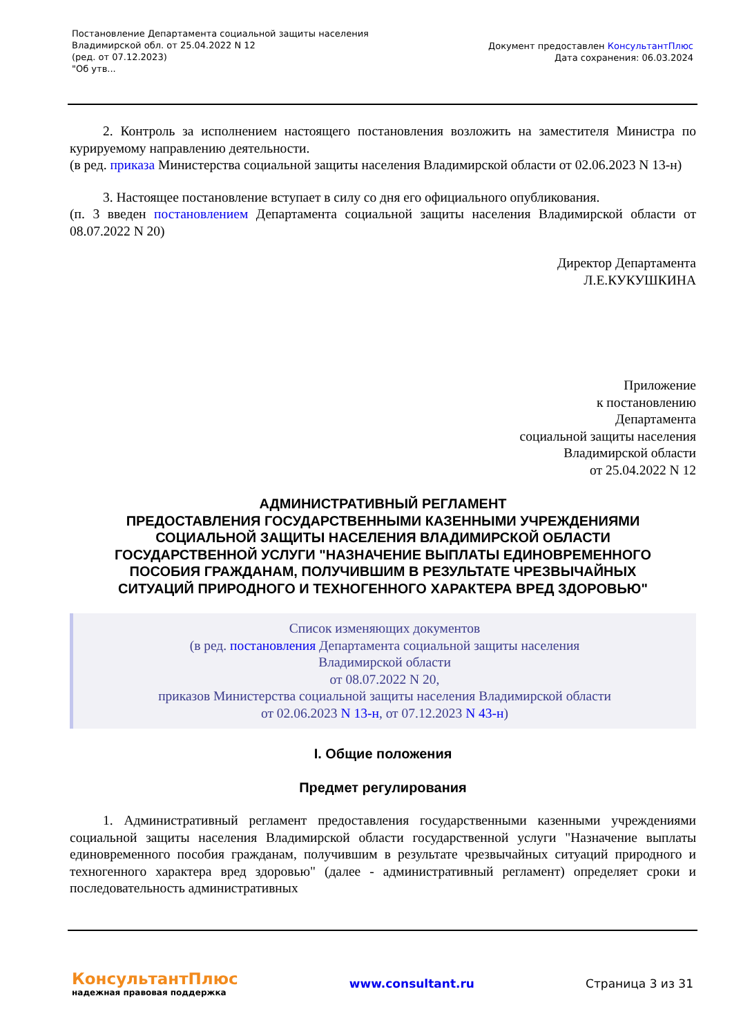Постановление Департамента социальной защиты населения
Владимирской обл. от 25.04.2022 N 12
(ред. от 07.12.2023)
"Об утв...
Документ предоставлен КонсультантПлюс
Дата сохранения: 06.03.2024
2. Контроль за исполнением настоящего постановления возложить на заместителя Министра по курируемому направлению деятельности.
(в ред. приказа Министерства социальной защиты населения Владимирской области от 02.06.2023 N 13-н)
3. Настоящее постановление вступает в силу со дня его официального опубликования.
(п. 3 введен постановлением Департамента социальной защиты населения Владимирской области от 08.07.2022 N 20)
Директор Департамента
Л.Е.КУКУШКИНА
Приложение
к постановлению
Департамента
социальной защиты населения
Владимирской области
от 25.04.2022 N 12
АДМИНИСТРАТИВНЫЙ РЕГЛАМЕНТ
ПРЕДОСТАВЛЕНИЯ ГОСУДАРСТВЕННЫМИ КАЗЕННЫМИ УЧРЕЖДЕНИЯМИ
СОЦИАЛЬНОЙ ЗАЩИТЫ НАСЕЛЕНИЯ ВЛАДИМИРСКОЙ ОБЛАСТИ
ГОСУДАРСТВЕННОЙ УСЛУГИ "НАЗНАЧЕНИЕ ВЫПЛАТЫ ЕДИНОВРЕМЕННОГО
ПОСОБИЯ ГРАЖДАНАМ, ПОЛУЧИВШИМ В РЕЗУЛЬТАТЕ ЧРЕЗВЫЧАЙНЫХ
СИТУАЦИЙ ПРИРОДНОГО И ТЕХНОГЕННОГО ХАРАКТЕРА ВРЕД ЗДОРОВЬЮ"
Список изменяющих документов
(в ред. постановления Департамента социальной защиты населения
Владимирской области
от 08.07.2022 N 20,
приказов Министерства социальной защиты населения Владимирской области
от 02.06.2023 N 13-н, от 07.12.2023 N 43-н)
I. Общие положения
Предмет регулирования
1. Административный регламент предоставления государственными казенными учреждениями социальной защиты населения Владимирской области государственной услуги "Назначение выплаты единовременного пособия гражданам, получившим в результате чрезвычайных ситуаций природного и техногенного характера вред здоровью" (далее - административный регламент) определяет сроки и последовательность административных
КонсультантПлюс
надежная правовая поддержка
www.consultant.ru Страница 3 из 31